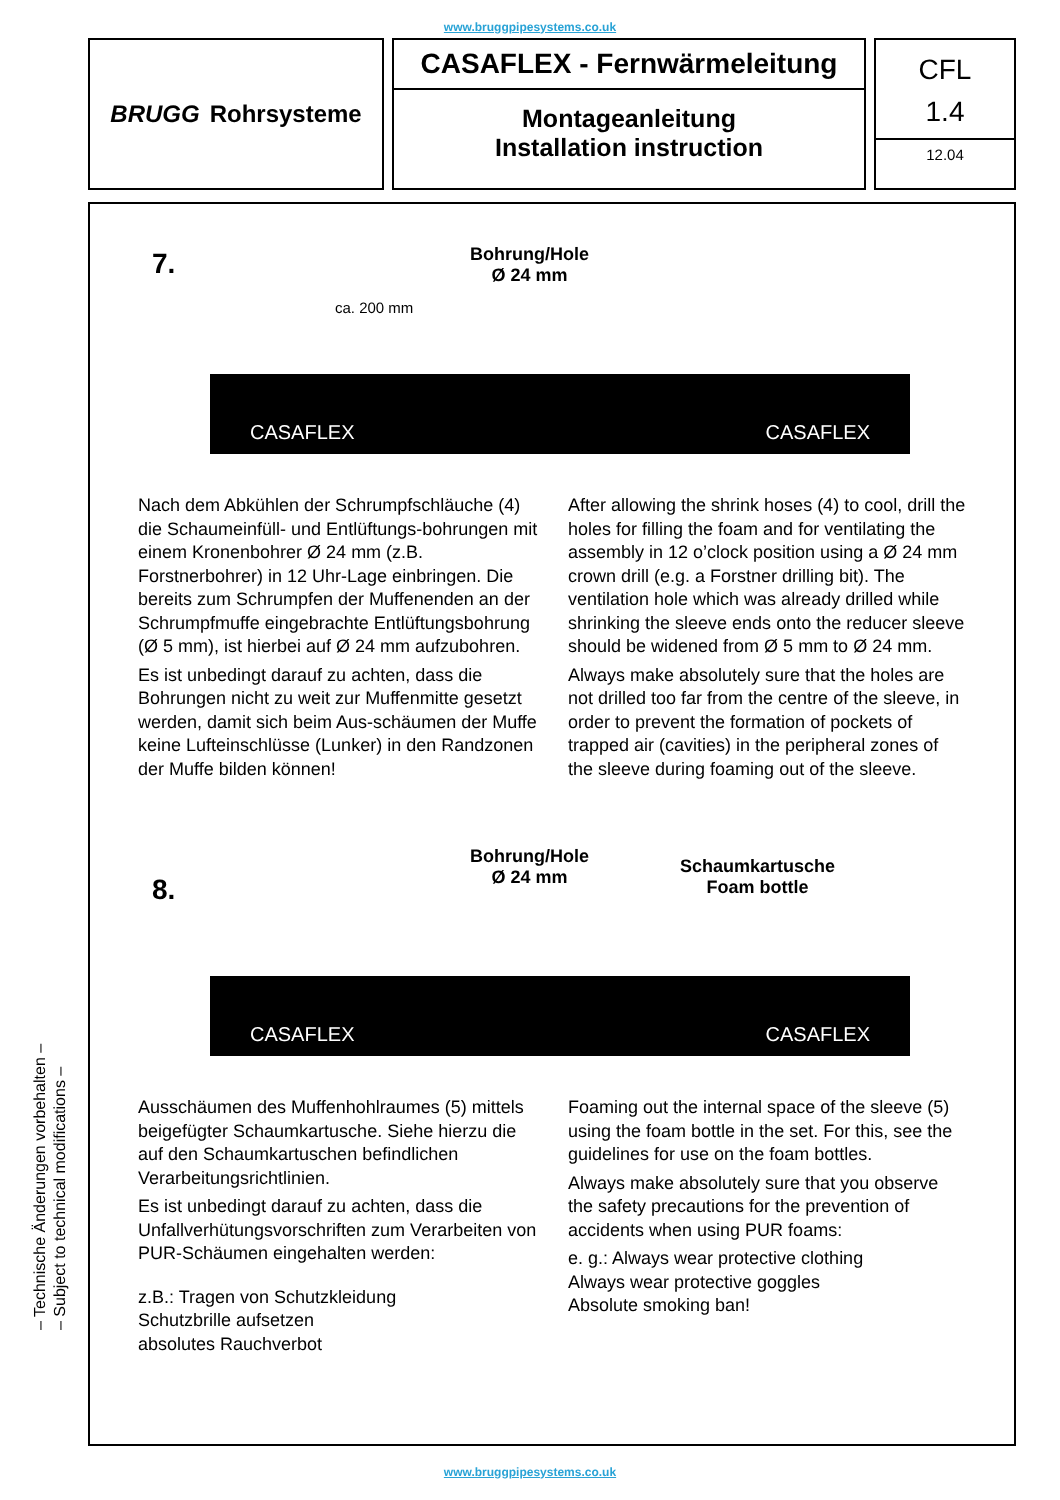www.bruggpipesystems.co.uk
BRUGG Rohrsysteme
CASAFLEX - Fernwärmeleitung
Montageanleitung
Installation instruction
CFL
1.4
12.04
7.
Bohrung/Hole
Ø 24 mm
ca. 200 mm
CASAFLEX CASAFLEX
Nach dem Abkühlen der Schrumpfschläuche (4) die Schaumeinfüll- und Entlüftungs-bohrungen mit einem Kronenbohrer Ø 24 mm (z.B. Forstnerbohrer) in 12 Uhr-Lage einbringen. Die bereits zum Schrumpfen der Muffenenden an der Schrumpfmuffe eingebrachte Entlüftungsbohrung (Ø 5 mm), ist hierbei auf Ø 24 mm aufzubohren.
Es ist unbedingt darauf zu achten, dass die Bohrungen nicht zu weit zur Muffenmitte gesetzt werden, damit sich beim Aus-schäumen der Muffe keine Lufteinschlüsse (Lunker) in den Randzonen der Muffe bilden können!
After allowing the shrink hoses (4) to cool, drill the holes for filling the foam and for ventilating the assembly in 12 o’clock position using a Ø 24 mm crown drill (e.g. a Forstner drilling bit). The ventilation hole which was already drilled while shrinking the sleeve ends onto the reducer sleeve should be widened from Ø 5 mm to Ø 24 mm.
Always make absolutely sure that the holes are not drilled too far from the centre of the sleeve, in order to prevent the formation of pockets of trapped air (cavities) in the peripheral zones of the sleeve during foaming out of the sleeve.
8.
Bohrung/Hole
Ø 24 mm
Schaumkartusche
Foam bottle
CASAFLEX CASAFLEX
Ausschäumen des Muffenhohlraumes (5) mittels beigefügter Schaumkartusche. Siehe hierzu die auf den Schaumkartuschen befindlichen Verarbeitungsrichtlinien.
Es ist unbedingt darauf zu achten, dass die Unfallverhütungsvorschriften zum Verarbeiten von PUR-Schäumen eingehalten werden:
z.B.: Tragen von Schutzkleidung
Schutzbrille aufsetzen
absolutes Rauchverbot
Foaming out the internal space of the sleeve (5) using the foam bottle in the set. For this, see the guidelines for use on the foam bottles.
Always make absolutely sure that you observe the safety precautions for the prevention of accidents when using PUR foams:
e. g.: Always wear protective clothing
Always wear protective goggles
Absolute smoking ban!
– Technische Änderungen vorbehalten –
– Subject to technical modifications –
www.bruggpipesystems.co.uk